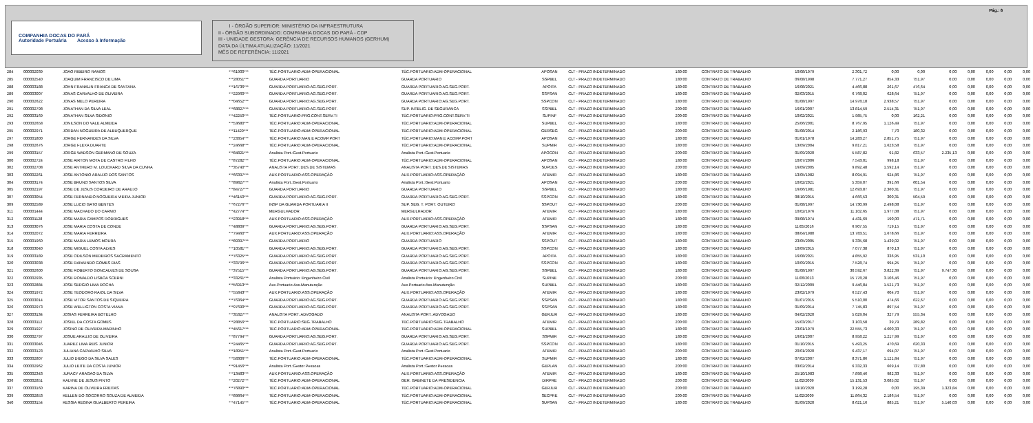COMPANHIA DOCAS DO PARÁ
Autoridade Portuária Acesso à Informação
I - ÓRGÃO SUPERIOR: MINISTÉRIO DA INFRAESTRUTURA
II - ÓRGÃO SUBORDINADO: COMPANHIA DOCAS DO PARÁ - CDP
III - UNIDADE GESTORA: GERÊNCIA DE RECURSOS HUMANOS (GERHUM)
DATA DA ÚLTIMA ATUALIZAÇÃO: 11/2021
MÊS DE REFERÊNCIA: 11/2021
Pág.: 6
| 284 | 000002039 | JOAO RIBEIRO RAMOS | ***61900*** | TÉC.PORTUARIO:ADM-OPERACIONAL | TÉC.PORTUARIO:ADM-OPERACIONAL | APOSAN | CLT - PRAZO INDETERMINADO | 180:00 | CONTRATO DE TRABALHO | 10/08/1979 | 2.301,72 | 0,00 | 0,00 | 0,00 | 0,00 | 0,00 | 0,00 | 0,00 |
| 285 | 000002540 | JOAQUIM FRANCISCO DE LIMA | ***28051*** | GUARDA PORTUARIO | GUARDA PORTUARIO | SSPBEL | CLT - PRAZO INDETERMINADO | 180:00 | CONTRATO DE TRABALHO | 06/08/1998 | 7.771,27 | 854,33 | 751,97 | 0,00 | 0,00 | 0,00 | 0,00 | 0,00 |
| 288 | 000003188 | JOHN FRANKLIN FRANCA DE SANTANA | ***16736*** | GUARDA PORTUARIO:AG.SEG.PORT. | GUARDA PORTUARIO:AG.SEG.PORT. | APOITA | CLT - PRAZO INDETERMINADO | 180:00 | CONTRATO DE TRABALHO | 16/08/2021 | 4.466,88 | 261,67 | 476,64 | 0,00 | 0,00 | 0,00 | 0,00 | 0,00 |
| 289 | 000003007 | JONAS CARVALHO DE OLIVEIRA | ***22960*** | GUARDA PORTUARIO:AG.SEG.PORT. | GUARDA PORTUARIO:AG.SEG.PORT. | SSPSAN | CLT - PRAZO INDETERMINADO | 180:00 | CONTRATO DE TRABALHO | 02/03/2015 | 6.768,02 | 628,64 | 751,97 | 0,00 | 0,00 | 0,00 | 0,00 | 0,00 |
| 290 | 000002622 | JONAS MELO PEREIRA | ***04652*** | GUARDA PORTUARIO:AG.SEG.PORT. | GUARDA PORTUARIO:AG.SEG.PORT. | SSPCON | CLT - PRAZO INDETERMINADO | 180:00 | CONTRATO DE TRABALHO | 01/08/1997 | 14.978,18 | 2.938,57 | 751,97 | 0,00 | 0,00 | 0,00 | 0,00 | 0,00 |
| 291 | 000002798 | JONATHAN DA SILVA LEAL | ***68827*** | GUARDA PORTUARIO:AG.SEG.PORT. | SUP. INTELIG. DE SEGURANCA | SSPBEL | CLT - PRAZO INDETERMINADO | 200:00 | CONTRATO DE TRABALHO | 16/01/2007 | 13.814,59 | 2.514,31 | 751,97 | 0,00 | 0,00 | 0,00 | 0,00 | 0,00 |
| 292 | 000003169 | JONATHAN SILVA SIDONIO | ***42250*** | TÉC.PORTUARIO:PRG.CONT.SERV.TI | TÉC.PORTUARIO:PRG.CONT.SERV.TI | SUPINF | CLT - PRAZO INDETERMINADO | 200:00 | CONTRATO DE TRABALHO | 10/02/2021 | 1.985,75 | 0,00 | 162,21 | 0,00 | 0,00 | 0,00 | 0,00 | 0,00 |
| 293 | 000002658 | JONILSON DO VALE ALMEIDA | ***53680*** | TÉC.PORTUARIO:ADM-OPERACIONAL | TÉC.PORTUARIO:ADM-OPERACIONAL | SUPBEL | CLT - PRAZO INDETERMINADO | 180:00 | CONTRATO DE TRABALHO | 25/06/2001 | 8.767,95 | 1.126,49 | 751,97 | 0,00 | 0,00 | 0,00 | 0,00 | 0,00 |
| 295 | 000002971 | JORDAN NOGUEIRA DE ALBUQUERQUE | ***11429*** | TÉC.PORTUARIO:ADM-OPERACIONAL | TÉC.PORTUARIO:ADM-OPERACIONAL | GERSEG | CLT - PRAZO INDETERMINADO | 200:00 | CONTRATO DE TRABALHO | 01/08/2014 | 2.186,93 | 7,70 | 180,32 | 0,00 | 0,00 | 0,00 | 0,00 | 0,00 |
| 297 | 000001800 | JORGE FERNANDES DA SILVA | ***23354*** | TÉC.PORTUARIO:MAN.E ACOMP.PORT | TÉC.PORTUARIO:MAN.E ACOMP.PORT | APOSAN | CLT - PRAZO INDETERMINADO | 180:00 | CONTRATO DE TRABALHO | 01/01/1978 | 14.283,27 | 2.851,75 | 751,97 | 0,00 | 0,00 | 0,00 | 0,00 | 0,00 |
| 298 | 000002676 | JORGE FLEXA DUARTE | ***24668*** | TÉC.PORTUARIO:ADM-OPERACIONAL | TÉC.PORTUARIO:ADM-OPERACIONAL | SUPMIR | CLT - PRAZO INDETERMINADO | 180:00 | CONTRATO DE TRABALHO | 13/09/2004 | 9.817,21 | 1.623,58 | 751,97 | 0,00 | 0,00 | 0,00 | 0,00 | 0,00 |
| 299 | 000003157 | JORGE WADSON GERMANO DE SOUZA | ***84821*** | Analista Port.:Gest.Portuario | Analista Port.:Gest.Portuario | APOCON | CLT - PRAZO INDETERMINADO | 200:00 | CONTRATO DE TRABALHO | 01/09/2020 | 5.587,82 | 91,82 | 633,57 | 2.235,13 | 0,00 | 0,00 | 0,00 | 0,00 |
| 300 | 000002724 | JOSE AIRTON MOTA DE CASTRO FILHO | ***87282*** | TÉC.PORTUARIO:ADM-OPERACIONAL | TÉC.PORTUARIO:ADM-OPERACIONAL | APOSAN | CLT - PRAZO INDETERMINADO | 180:00 | CONTRATO DE TRABALHO | 10/07/2006 | 7.543,01 | 998,18 | 751,97 | 0,00 | 0,00 | 0,00 | 0,00 | 0,00 |
| 302 | 000002708 | JOSE ANTHERO M. LOUCHARD SILVA DA CUNHA | ***35740*** | ANALISTA PORT.:DES.DE SISTEMAS | ANALISTA PORT.:DES.DE SISTEMAS | SUPDES | CLT - PRAZO INDETERMINADO | 200:00 | CONTRATO DE TRABALHO | 16/09/2005 | 9.892,48 | 1.592,14 | 751,97 | 0,00 | 0,00 | 0,00 | 0,00 | 0,00 |
| 303 | 000002261 | JOSE ANTONIO ARAUJO DOS SANTOS | ***66397*** | AUX.PORTUARIO:ASS.OPERAÇÃO | AUX.PORTUARIO:ASS.OPERAÇÃO | ATEMIR | CLT - PRAZO INDETERMINADO | 180:00 | CONTRATO DE TRABALHO | 13/05/1982 | 8.094,91 | 924,86 | 751,97 | 0,00 | 0,00 | 0,00 | 0,00 | 0,00 |
| 304 | 000003174 | JOSE BRUNO SANTOS SILVA | ***89827*** | Analista Port.:Gest.Portuario | Analista Port.:Gest.Portuario | APOSAN | CLT - PRAZO INDETERMINADO | 200:00 | CONTRATO DE TRABALHO | 10/02/2021 | 5.359,07 | 391,66 | 601,54 | 0,00 | 0,00 | 0,00 | 0,00 | 0,00 |
| 305 | 000002197 | JOSE DE JESUS CORDEIRO DE ARAUJO | ***84727*** | GUARDA PORTUARIO | GUARDA PORTUARIO | SSPBEL | CLT - PRAZO INDETERMINADO | 180:00 | CONTRATO DE TRABALHO | 16/06/1981 | 12.693,87 | 2.360,31 | 751,97 | 0,00 | 0,00 | 0,00 | 0,00 | 0,00 |
| 307 | 000003054 | JOSE FERNANDO NOGUEIRA VIEIRA JUNIOR | ***46150*** | GUARDA PORTUARIO:AG.SEG.PORT. | GUARDA PORTUARIO:AG.SEG.PORT. | SSPCON | CLT - PRAZO INDETERMINADO | 180:00 | CONTRATO DE TRABALHO | 08/10/2015 | 4.666,53 | 300,31 | 504,59 | 0,00 | 0,00 | 0,00 | 0,00 | 0,00 |
| 309 | 000002589 | JOSE LUCIO GATO BENTES | ***67276*** | INSP DA GUARDA PORTUARIA II | SUP. SEG. T. PORT. OUTEIRO | SSPOUT | CLT - PRAZO INDETERMINADO | 200:00 | CONTRATO DE TRABALHO | 01/08/1997 | 14.730,99 | 2.498,08 | 751,97 | 0,00 | 0,00 | 0,00 | 0,00 | 0,00 |
| 311 | 000001444 | JOSE MACHADO DO CARMO | ***42774*** | MERGULHADOR | MERGULHADOR | ATEMIR | CLT - PRAZO INDETERMINADO | 180:00 | CONTRATO DE TRABALHO | 10/02/1976 | 11.102,65 | 1.977,08 | 751,97 | 0,00 | 0,00 | 0,00 | 0,00 | 0,00 |
| 312 | 000001128 | JOSE MARIA CAMPOS RODRIGUES | ***23918*** | AUX.PORTUARIO:ASS.OPERAÇÃO | AUX.PORTUARIO:ASS.OPERAÇÃO | ATEMIR | CLT - PRAZO INDETERMINADO | 180:00 | CONTRATO DE TRABALHO | 09/08/1974 | 4.431,69 | 190,00 | 471,71 | 0,00 | 0,00 | 0,00 | 0,00 | 0,00 |
| 313 | 000003076 | JOSE MARIA COSTA DE CONDE | ***48809*** | GUARDA PORTUARIO:AG.SEG.PORT. | GUARDA PORTUARIO:AG.SEG.PORT. | SSPSAN | CLT - PRAZO INDETERMINADO | 180:00 | CONTRATO DE TRABALHO | 11/05/2016 | 6.907,55 | 719,15 | 751,97 | 0,00 | 0,00 | 0,00 | 0,00 | 0,00 |
| 314 | 000002072 | JOSE MARIA FERREIRA | ***79460*** | AUX.PORTUARIO:ASS.OPERAÇÃO | AUX.PORTUARIO:ASS.OPERAÇÃO | ATEMIR | CLT - PRAZO INDETERMINADO | 180:00 | CONTRATO DE TRABALHO | 08/04/1980 | 13.783,51 | 1.678,66 | 751,97 | 0,00 | 0,00 | 0,00 | 0,00 | 0,00 |
| 315 | 000001960 | JOSE MARIA LEMOS MOURA | ***89397*** | GUARDA PORTUARIO | GUARDA PORTUARIO | SSPOUT | CLT - PRAZO INDETERMINADO | 180:00 | CONTRATO DE TRABALHO | 23/05/2005 | 9.335,68 | 1.439,02 | 751,97 | 0,00 | 0,00 | 0,00 | 0,00 | 0,00 |
| 318 | 000003040 | JOSE MIGUEL COSTA ALVES | ***10581*** | GUARDA PORTUARIO:AG.SEG.PORT. | GUARDA PORTUARIO:AG.SEG.PORT. | SSPCON | CLT - PRAZO INDETERMINADO | 180:00 | CONTRATO DE TRABALHO | 10/09/2015 | 7.077,38 | 870,13 | 751,97 | 0,00 | 0,00 | 0,00 | 0,00 | 0,00 |
| 319 | 000003189 | JOSE ODILSON MEDEIROS SACRAMENTO | ***76325*** | GUARDA PORTUARIO:AG.SEG.PORT. | GUARDA PORTUARIO:AG.SEG.PORT. | APOITA | CLT - PRAZO INDETERMINADO | 180:00 | CONTRATO DE TRABALHO | 16/08/2021 | 4.855,92 | 336,95 | 531,10 | 0,00 | 0,00 | 0,00 | 0,00 | 0,00 |
| 320 | 000003038 | JOSE RAIMUNDO GOMES DIAS | ***33796*** | GUARDA PORTUARIO:AG.SEG.PORT. | GUARDA PORTUARIO:AG.SEG.PORT. | SSPCON | CLT - PRAZO INDETERMINADO | 180:00 | CONTRATO DE TRABALHO | 10/09/2015 | 7.528,74 | 994,25 | 751,97 | 0,00 | 0,00 | 0,00 | 0,00 | 0,00 |
| 321 | 000002600 | JOSE ROBERTO GONCALVES DE SOUSA | ***37515*** | GUARDA PORTUARIO:AG.SEG.PORT. | GUARDA PORTUARIO:AG.SEG.PORT. | SSPBEL | CLT - PRAZO INDETERMINADO | 180:00 | CONTRATO DE TRABALHO | 01/08/1997 | 30.592,67 | 3.822,39 | 751,97 | 9.747,30 | 0,00 | 0,00 | 0,00 | 0,00 |
| 322 | 000002935 | JOSE RONALDO LISBOA SCERNI | ***33261*** | Analista Portuário: Engenheiro Civil | Analista Portuário: Engenheiro Civil | SUPINE | CLT - PRAZO INDETERMINADO | 200:00 | CONTRATO DE TRABALHO | 11/06/2013 | 15.778,28 | 3.106,46 | 751,97 | 0,00 | 0,00 | 0,00 | 0,00 | 0,00 |
| 323 | 000002884 | JOSE SERGIO LIMA ROCHA | ***56913*** | Aux.Portuario:Ass.Manutenção | Aux.Portuario:Ass.Manutenção | SUPBEL | CLT - PRAZO INDETERMINADO | 180:00 | CONTRATO DE TRABALHO | 02/12/2009 | 9.446,84 | 1.521,73 | 751,97 | 0,00 | 0,00 | 0,00 | 0,00 | 0,00 |
| 324 | 000001972 | JOSE TEODORO RAIOL DA SILVA | ***55843*** | AUX.PORTUARIO:ASS.OPERAÇÃO | AUX.PORTUARIO:ASS.OPERAÇÃO | ATEMIR | CLT - PRAZO INDETERMINADO | 180:00 | CONTRATO DE TRABALHO | 23/02/1979 | 6.527,43 | 604,70 | 751,97 | 0,00 | 0,00 | 0,00 | 0,00 | 0,00 |
| 325 | 000003014 | JOSE VITOR SANTOS DE SIQUEIRA | ***76364*** | GUARDA PORTUARIO:AG.SEG.PORT. | GUARDA PORTUARIO:AG.SEG.PORT. | SSPSAN | CLT - PRAZO INDETERMINADO | 180:00 | CONTRATO DE TRABALHO | 01/07/2015 | 5.510,00 | 474,66 | 622,67 | 0,00 | 0,00 | 0,00 | 0,00 | 0,00 |
| 326 | 000002973 | JOSE WELLIGTON COSTA VIANA | ***97690*** | GUARDA PORTUARIO:AG.SEG.PORT. | GUARDA PORTUARIO:AG.SEG.PORT. | SSPSAN | CLT - PRAZO INDETERMINADO | 180:00 | CONTRATO DE TRABALHO | 01/09/2014 | 7.745,83 | 897,54 | 751,97 | 0,00 | 0,00 | 0,00 | 0,00 | 0,00 |
| 327 | 000003134 | JOSIAS FERREIRA BOTELHO | ***35327*** | ANALISTA PORT.:ADVOGADO | ANALISTA PORT.:ADVOGADO | GERJUR | CLT - PRAZO INDETERMINADO | 180:00 | CONTRATO DE TRABALHO | 04/02/2020 | 5.029,04 | 327,79 | 555,34 | 0,00 | 0,00 | 0,00 | 0,00 | 0,00 |
| 328 | 000003112 | JOSIEL DA COSTA GOMES | ***28856*** | TÉC.PORTUARIO:SEG.TRABALHO | TÉC.PORTUARIO:SEG.TRABALHO | ATEMIR | CLT - PRAZO INDETERMINADO | 200:00 | CONTRATO DE TRABALHO | 15/03/2017 | 3.103,58 | 39,79 | 289,82 | 0,00 | 0,00 | 0,00 | 0,00 | 0,00 |
| 329 | 000001927 | JOSINO DE OLIVEIRA MARINHO | ***45617*** | TÉC.PORTUARIO:ADM-OPERACIONAL | TÉC.PORTUARIO:ADM-OPERACIONAL | SUPBEL | CLT - PRAZO INDETERMINADO | 180:00 | CONTRATO DE TRABALHO | 23/01/1979 | 22.555,73 | 4.600,33 | 751,97 | 0,00 | 0,00 | 0,00 | 0,00 | 0,00 |
| 330 | 000002797 | JOSUE ARAUJO DE OLIVEIRA | ***87794*** | GUARDA PORTUARIO:AG.SEG.PORT. | GUARDA PORTUARIO:AG.SEG.PORT. | SSPMIR | CLT - PRAZO INDETERMINADO | 180:00 | CONTRATO DE TRABALHO | 16/01/2007 | 8.958,22 | 1.217,99 | 751,97 | 0,00 | 0,00 | 0,00 | 0,00 | 0,00 |
| 331 | 000003046 | JUAREZ LIMA REIS JUNIOR | ***24465*** | GUARDA PORTUARIO:AG.SEG.PORT. | GUARDA PORTUARIO:AG.SEG.PORT. | SSPCON | CLT - PRAZO INDETERMINADO | 180:00 | CONTRATO DE TRABALHO | 01/10/2015 | 5.493,25 | 470,69 | 620,33 | 0,00 | 0,00 | 0,00 | 0,00 | 0,00 |
| 332 | 000003123 | JULIANA CARVALHO SILVA | ***18951*** | Analista Port.:Gest.Portuario | Analista Port.:Gest.Portuario | ATEMIR | CLT - PRAZO INDETERMINADO | 200:00 | CONTRATO DE TRABALHO | 20/01/2020 | 6.437,17 | 694,07 | 751,97 | 0,00 | 0,00 | 0,00 | 0,00 | 0,00 |
| 333 | 000002807 | JULIO DIEGO DA SILVA SALES | ***58306*** | TÉC.PORTUARIO:ADM-OPERACIONAL | TÉC.PORTUARIO:ADM-OPERACIONAL | SUPMIR | CLT - PRAZO INDETERMINADO | 180:00 | CONTRATO DE TRABALHO | 07/02/2007 | 8.371,86 | 1.121,84 | 751,97 | 0,00 | 0,00 | 0,00 | 0,00 | 0,00 |
| 334 | 000002962 | JULIO LEITE DA COSTA JUNIOR | ***91456*** | Analista Port.:Gestor Pessoas | Analista Port.:Gestor Pessoas | GEPLAN | CLT - PRAZO INDETERMINADO | 200:00 | CONTRATO DE TRABALHO | 03/02/2014 | 6.332,33 | 669,14 | 737,80 | 0,00 | 0,00 | 0,00 | 0,00 | 0,00 |
| 335 | 000002343 | JURACY ARAGAO DA SILVA | ***13483*** | AUX.PORTUARIO:ASS.OPERAÇÃO | AUX.PORTUARIO:ASS.OPERAÇÃO | ATEMIR | CLT - PRAZO INDETERMINADO | 180:00 | CONTRATO DE TRABALHO | 25/10/1983 | 7.898,46 | 982,33 | 751,97 | 0,00 | 0,00 | 0,00 | 0,00 | 0,00 |
| 336 | 000002851 | KALYNE DE JESUS PINTO | ***20272*** | TÉC.PORTUARIO:ADM-OPERACIONAL | GER. GABINETE DA PRESIDENCIA | DIRPRE | CLT - PRAZO INDETERMINADO | 200:00 | CONTRATO DE TRABALHO | 11/02/2009 | 15.131,53 | 3.085,02 | 751,97 | 0,00 | 0,00 | 0,00 | 0,00 | 0,00 |
| 337 | 000003160 | KARINA DE OLIVEIRA FREITAS | ***76890*** | TÉC.PORTUARIO:ADM-OPERACIONAL | TÉC.PORTUARIO:ADM-OPERACIONAL | GERJUR | CLT - PRAZO INDETERMINADO | 200:00 | CONTRATO DE TRABALHO | 19/10/2020 | 3.199,28 | 0,00 | 195,39 | 1.323,84 | 0,00 | 0,00 | 0,00 | 0,00 |
| 339 | 000002853 | KELLEN DO SOCORRO SOUZA DE ALMEIDA | ***89864*** | TÉC.PORTUARIO:ADM-OPERACIONAL | TÉC.PORTUARIO:ADM-OPERACIONAL | SECPRE | CLT - PRAZO INDETERMINADO | 200:00 | CONTRATO DE TRABALHO | 11/02/2009 | 11.864,32 | 2.186,54 | 751,97 | 0,00 | 0,00 | 0,00 | 0,00 | 0,00 |
| 340 | 000003154 | KESSIA REGINA GUALBERTO PEREIRA | ***47145*** | TÉC.PORTUARIO:ADM-OPERACIONAL | TÉC.PORTUARIO:ADM-OPERACIONAL | SUPSAN | CLT - PRAZO INDETERMINADO | 180:00 | CONTRATO DE TRABALHO | 01/09/2020 | 8.621,16 | 885,21 | 751,97 | 5.140,03 | 0,00 | 0,00 | 0,00 | 0,00 |